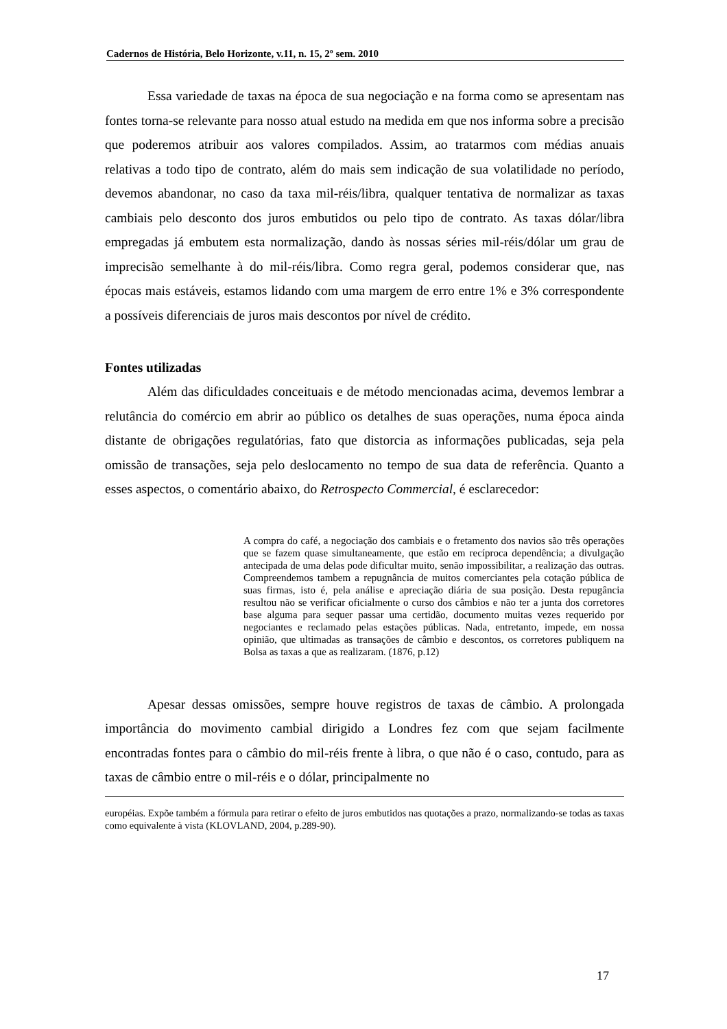Cadernos de História, Belo Horizonte, v.11, n. 15, 2º sem. 2010
Essa variedade de taxas na época de sua negociação e na forma como se apresentam nas fontes torna-se relevante para nosso atual estudo na medida em que nos informa sobre a precisão que poderemos atribuir aos valores compilados. Assim, ao tratarmos com médias anuais relativas a todo tipo de contrato, além do mais sem indicação de sua volatilidade no período, devemos abandonar, no caso da taxa mil-réis/libra, qualquer tentativa de normalizar as taxas cambiais pelo desconto dos juros embutidos ou pelo tipo de contrato. As taxas dólar/libra empregadas já embutem esta normalização, dando às nossas séries mil-réis/dólar um grau de imprecisão semelhante à do mil-réis/libra. Como regra geral, podemos considerar que, nas épocas mais estáveis, estamos lidando com uma margem de erro entre 1% e 3% correspondente a possíveis diferenciais de juros mais descontos por nível de crédito.
Fontes utilizadas
Além das dificuldades conceituais e de método mencionadas acima, devemos lembrar a relutância do comércio em abrir ao público os detalhes de suas operações, numa época ainda distante de obrigações regulatórias, fato que distorcia as informações publicadas, seja pela omissão de transações, seja pelo deslocamento no tempo de sua data de referência. Quanto a esses aspectos, o comentário abaixo, do Retrospecto Commercial, é esclarecedor:
A compra do café, a negociação dos cambiais e o fretamento dos navios são três operações que se fazem quase simultaneamente, que estão em recíproca dependência; a divulgação antecipada de uma delas pode dificultar muito, senão impossibilitar, a realização das outras. Compreendemos tambem a repugnância de muitos comerciantes pela cotação pública de suas firmas, isto é, pela análise e apreciação diária de sua posição. Desta repugância resultou não se verificar oficialmente o curso dos câmbios e não ter a junta dos corretores base alguma para sequer passar uma certidão, documento muitas vezes requerido por negociantes e reclamado pelas estações públicas. Nada, entretanto, impede, em nossa opinião, que ultimadas as transações de câmbio e descontos, os corretores publiquem na Bolsa as taxas a que as realizaram. (1876, p.12)
Apesar dessas omissões, sempre houve registros de taxas de câmbio. A prolongada importância do movimento cambial dirigido a Londres fez com que sejam facilmente encontradas fontes para o câmbio do mil-réis frente à libra, o que não é o caso, contudo, para as taxas de câmbio entre o mil-réis e o dólar, principalmente no
européias. Expõe também a fórmula para retirar o efeito de juros embutidos nas quotações a prazo, normalizando-se todas as taxas como equivalente à vista (KLOVLAND, 2004, p.289-90).
17